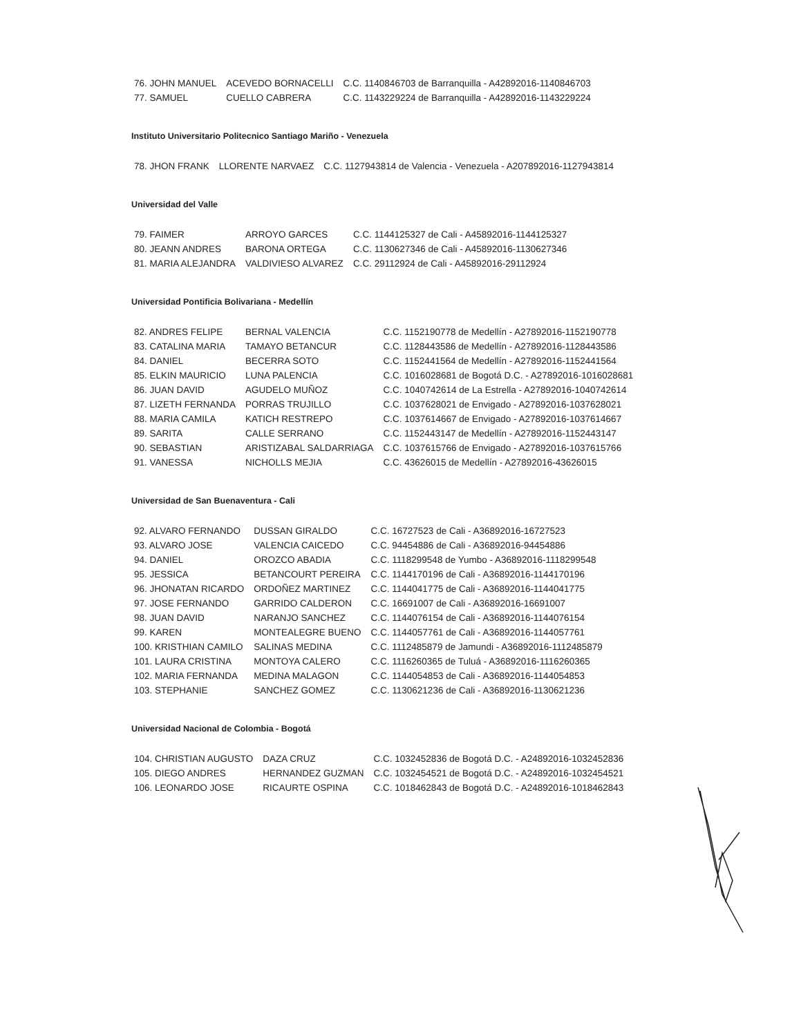| 76. JOHN MANUEL | ACEVEDO BORNACELLI | C.C. 1140846703 de Barranquilla - A42892016-1140846703 |
| 77. SAMUEL | CUELLO CABRERA | C.C. 1143229224 de Barranquilla - A42892016-1143229224 |
Instituto Universitario Politecnico Santiago Mariño - Venezuela
| 78. JHON FRANK | LLORENTE NARVAEZ | C.C. 1127943814 de Valencia - Venezuela - A207892016-1127943814 |
Universidad del Valle
| 79. FAIMER | ARROYO GARCES | C.C. 1144125327 de Cali - A45892016-1144125327 |
| 80. JEANN ANDRES | BARONA ORTEGA | C.C. 1130627346 de Cali - A45892016-1130627346 |
| 81. MARIA ALEJANDRA | VALDIVIESO ALVAREZ | C.C. 29112924 de Cali - A45892016-29112924 |
Universidad Pontificia Bolivariana - Medellín
| 82. ANDRES FELIPE | BERNAL VALENCIA | C.C. 1152190778 de Medellín - A27892016-1152190778 |
| 83. CATALINA MARIA | TAMAYO BETANCUR | C.C. 1128443586 de Medellín - A27892016-1128443586 |
| 84. DANIEL | BECERRA SOTO | C.C. 1152441564 de Medellín - A27892016-1152441564 |
| 85. ELKIN MAURICIO | LUNA PALENCIA | C.C. 1016028681 de Bogotá D.C. - A27892016-1016028681 |
| 86. JUAN DAVID | AGUDELO MUÑOZ | C.C. 1040742614 de La Estrella - A27892016-1040742614 |
| 87. LIZETH FERNANDA | PORRAS TRUJILLO | C.C. 1037628021 de Envigado - A27892016-1037628021 |
| 88. MARIA CAMILA | KATICH RESTREPO | C.C. 1037614667 de Envigado - A27892016-1037614667 |
| 89. SARITA | CALLE SERRANO | C.C. 1152443147 de Medellín - A27892016-1152443147 |
| 90. SEBASTIAN | ARISTIZABAL SALDARRIAGA | C.C. 1037615766 de Envigado - A27892016-1037615766 |
| 91. VANESSA | NICHOLLS MEJIA | C.C. 43626015 de Medellín - A27892016-43626015 |
Universidad de San Buenaventura - Cali
| 92. ALVARO FERNANDO | DUSSAN GIRALDO | C.C. 16727523 de Cali - A36892016-16727523 |
| 93. ALVARO JOSE | VALENCIA CAICEDO | C.C. 94454886 de Cali - A36892016-94454886 |
| 94. DANIEL | OROZCO ABADIA | C.C. 1118299548 de Yumbo - A36892016-1118299548 |
| 95. JESSICA | BETANCOURT PEREIRA | C.C. 1144170196 de Cali - A36892016-1144170196 |
| 96. JHONATAN RICARDO | ORDOÑEZ MARTINEZ | C.C. 1144041775 de Cali - A36892016-1144041775 |
| 97. JOSE FERNANDO | GARRIDO CALDERON | C.C. 16691007 de Cali - A36892016-16691007 |
| 98. JUAN DAVID | NARANJO SANCHEZ | C.C. 1144076154 de Cali - A36892016-1144076154 |
| 99. KAREN | MONTEALEGRE BUENO | C.C. 1144057761 de Cali - A36892016-1144057761 |
| 100. KRISTHIAN CAMILO | SALINAS MEDINA | C.C. 1112485879 de Jamundi - A36892016-1112485879 |
| 101. LAURA CRISTINA | MONTOYA CALERO | C.C. 1116260365 de Tuluá - A36892016-1116260365 |
| 102. MARIA FERNANDA | MEDINA MALAGON | C.C. 1144054853 de Cali - A36892016-1144054853 |
| 103. STEPHANIE | SANCHEZ GOMEZ | C.C. 1130621236 de Cali - A36892016-1130621236 |
Universidad Nacional de Colombia - Bogotá
| 104. CHRISTIAN AUGUSTO | DAZA CRUZ | C.C. 1032452836 de Bogotá D.C. - A24892016-1032452836 |
| 105. DIEGO ANDRES | HERNANDEZ GUZMAN | C.C. 1032454521 de Bogotá D.C. - A24892016-1032454521 |
| 106. LEONARDO JOSE | RICAURTE OSPINA | C.C. 1018462843 de Bogotá D.C. - A24892016-1018462843 |